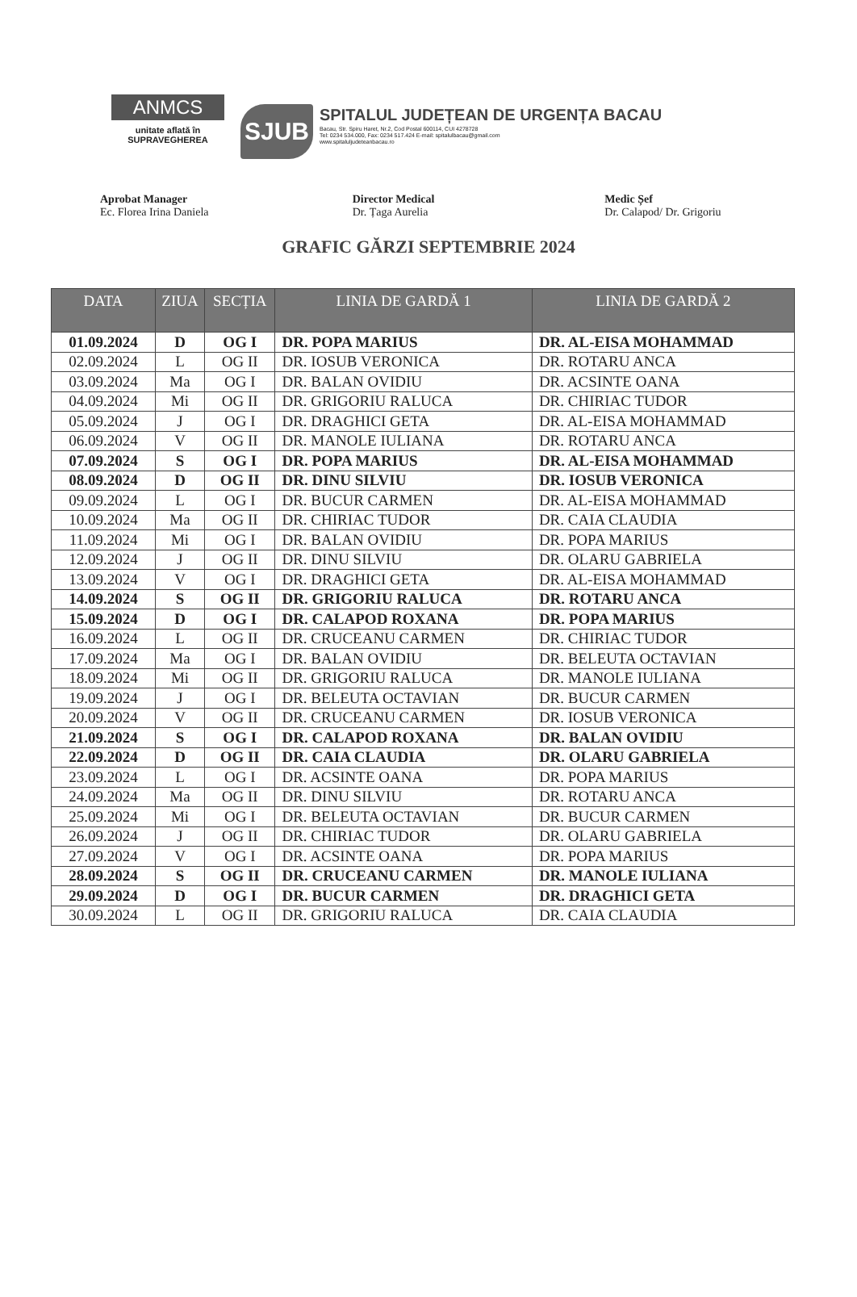ANMCS
unitate aflată în
SUPRAVEGHEREA
SJUB
SPITALUL JUDEȚEAN DE URGENȚA BACAU
Bacau, Str. Spiru Haret, Nr.2, Cod Postal 600114, CUI 4278728
Tel: 0234 534.000, Fax: 0234 517.424 E-mail: spitalulbacau@gmail.com
www.spitaluljudeteanbacau.ro
Aprobat Manager
Ec. Florea Irina Daniela
Director Medical
Dr. Țaga Aurelia
Medic Șef
Dr. Calapod/ Dr. Grigoriu
GRAFIC GĂRZI SEPTEMBRIE 2024
| DATA | ZIUA | SECȚIA | LINIA DE GARDĂ 1 | LINIA DE GARDĂ 2 |
| --- | --- | --- | --- | --- |
| 01.09.2024 | D | OG I | DR. POPA MARIUS | DR. AL-EISA MOHAMMAD |
| 02.09.2024 | L | OG II | DR. IOSUB VERONICA | DR. ROTARU ANCA |
| 03.09.2024 | Ma | OG I | DR. BALAN OVIDIU | DR. ACSINTE OANA |
| 04.09.2024 | Mi | OG II | DR. GRIGORIU RALUCA | DR. CHIRIAC TUDOR |
| 05.09.2024 | J | OG I | DR. DRAGHICI GETA | DR. AL-EISA MOHAMMAD |
| 06.09.2024 | V | OG II | DR. MANOLE IULIANA | DR. ROTARU ANCA |
| 07.09.2024 | S | OG I | DR. POPA MARIUS | DR. AL-EISA MOHAMMAD |
| 08.09.2024 | D | OG II | DR. DINU SILVIU | DR. IOSUB VERONICA |
| 09.09.2024 | L | OG I | DR. BUCUR CARMEN | DR. AL-EISA MOHAMMAD |
| 10.09.2024 | Ma | OG II | DR. CHIRIAC TUDOR | DR. CAIA CLAUDIA |
| 11.09.2024 | Mi | OG I | DR. BALAN OVIDIU | DR. POPA MARIUS |
| 12.09.2024 | J | OG II | DR. DINU SILVIU | DR. OLARU GABRIELA |
| 13.09.2024 | V | OG I | DR. DRAGHICI GETA | DR. AL-EISA MOHAMMAD |
| 14.09.2024 | S | OG II | DR. GRIGORIU RALUCA | DR. ROTARU ANCA |
| 15.09.2024 | D | OG I | DR. CALAPOD ROXANA | DR. POPA MARIUS |
| 16.09.2024 | L | OG II | DR. CRUCEANU CARMEN | DR. CHIRIAC TUDOR |
| 17.09.2024 | Ma | OG I | DR. BALAN OVIDIU | DR. BELEUTA OCTAVIAN |
| 18.09.2024 | Mi | OG II | DR. GRIGORIU RALUCA | DR. MANOLE IULIANA |
| 19.09.2024 | J | OG I | DR. BELEUTA OCTAVIAN | DR. BUCUR CARMEN |
| 20.09.2024 | V | OG II | DR. CRUCEANU CARMEN | DR. IOSUB VERONICA |
| 21.09.2024 | S | OG I | DR. CALAPOD ROXANA | DR. BALAN OVIDIU |
| 22.09.2024 | D | OG II | DR. CAIA CLAUDIA | DR. OLARU GABRIELA |
| 23.09.2024 | L | OG I | DR. ACSINTE OANA | DR. POPA MARIUS |
| 24.09.2024 | Ma | OG II | DR. DINU SILVIU | DR. ROTARU ANCA |
| 25.09.2024 | Mi | OG I | DR. BELEUTA OCTAVIAN | DR. BUCUR CARMEN |
| 26.09.2024 | J | OG II | DR. CHIRIAC TUDOR | DR. OLARU GABRIELA |
| 27.09.2024 | V | OG I | DR. ACSINTE OANA | DR. POPA MARIUS |
| 28.09.2024 | S | OG II | DR. CRUCEANU CARMEN | DR. MANOLE IULIANA |
| 29.09.2024 | D | OG I | DR. BUCUR CARMEN | DR. DRAGHICI GETA |
| 30.09.2024 | L | OG II | DR. GRIGORIU RALUCA | DR. CAIA CLAUDIA |